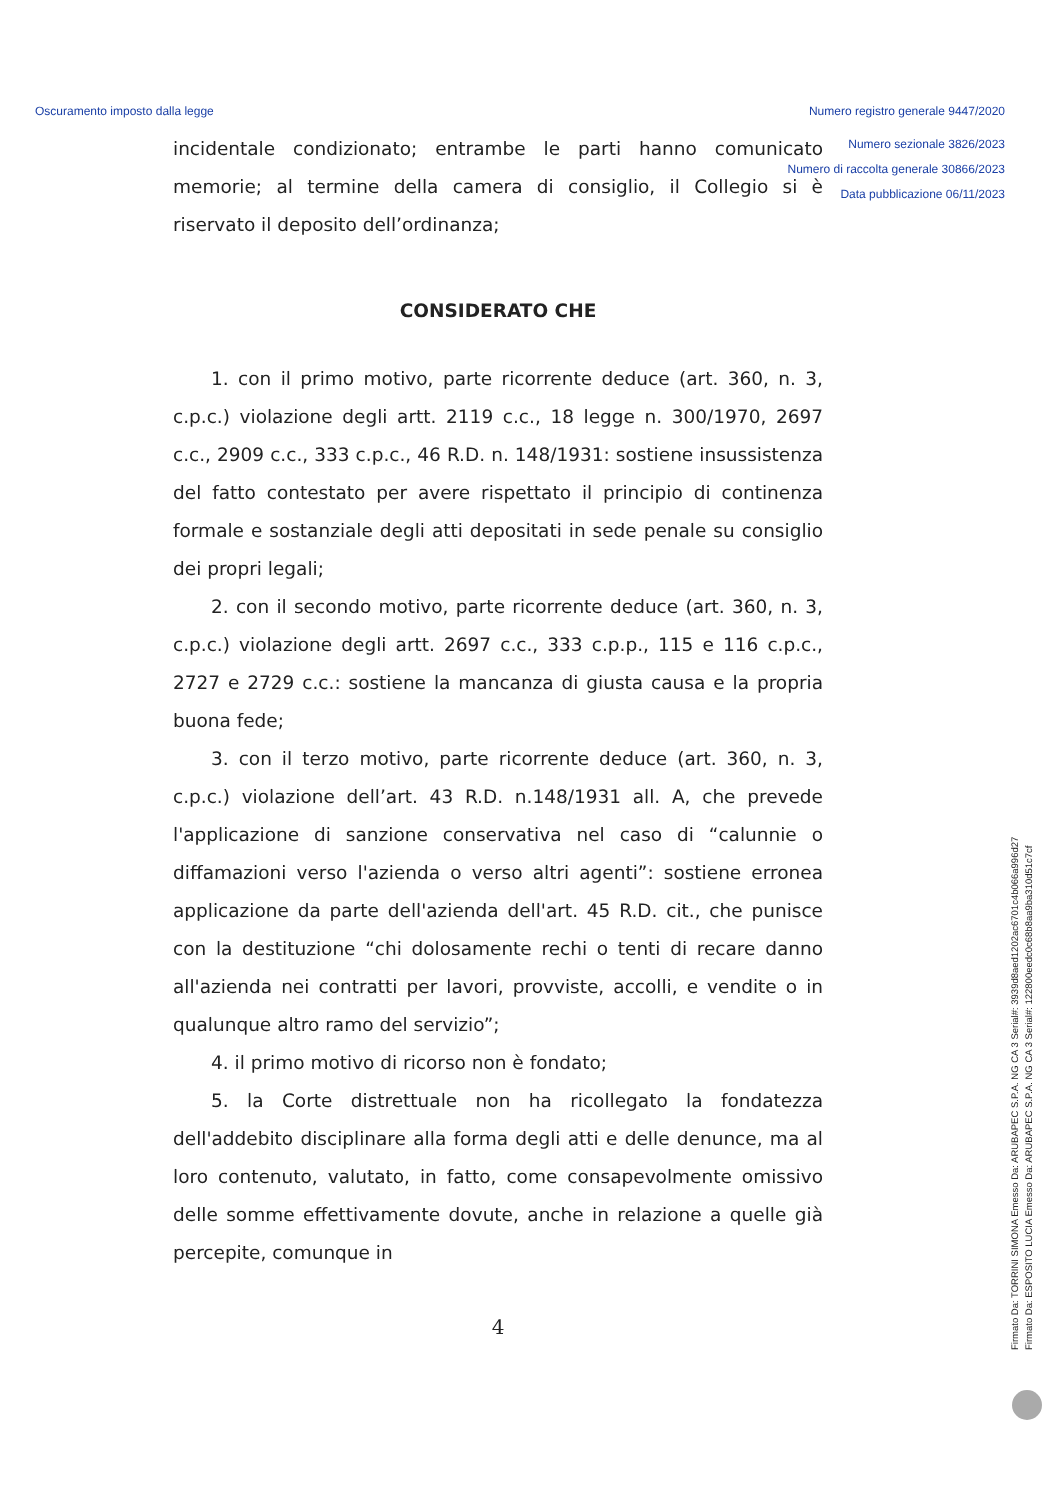Oscuramento imposto dalla legge Numero registro generale 9447/2020
Numero sezionale 3826/2023
Numero di raccolta generale 30866/2023
Data pubblicazione 06/11/2023
incidentale condizionato; entrambe le parti hanno comunicato memorie; al termine della camera di consiglio, il Collegio si è riservato il deposito dell’ordinanza;
CONSIDERATO CHE
1. con il primo motivo, parte ricorrente deduce (art. 360, n. 3, c.p.c.) violazione degli artt. 2119 c.c., 18 legge n. 300/1970, 2697 c.c., 2909 c.c., 333 c.p.c., 46 R.D. n. 148/1931: sostiene insussistenza del fatto contestato per avere rispettato il principio di continenza formale e sostanziale degli atti depositati in sede penale su consiglio dei propri legali;
2. con il secondo motivo, parte ricorrente deduce (art. 360, n. 3, c.p.c.) violazione degli artt. 2697 c.c., 333 c.p.p., 115 e 116 c.p.c., 2727 e 2729 c.c.: sostiene la mancanza di giusta causa e la propria buona fede;
3. con il terzo motivo, parte ricorrente deduce (art. 360, n. 3, c.p.c.) violazione dell’art. 43 R.D. n.148/1931 all. A, che prevede l'applicazione di sanzione conservativa nel caso di “calunnie o diffamazioni verso l'azienda o verso altri agenti”: sostiene erronea applicazione da parte dell'azienda dell'art. 45 R.D. cit., che punisce con la destituzione “chi dolosamente rechi o tenti di recare danno all'azienda nei contratti per lavori, provviste, accolli, e vendite o in qualunque altro ramo del servizio”;
4. il primo motivo di ricorso non è fondato;
5. la Corte distrettuale non ha ricollegato la fondatezza dell'addebito disciplinare alla forma degli atti e delle denunce, ma al loro contenuto, valutato, in fatto, come consapevolmente omissivo delle somme effettivamente dovute, anche in relazione a quelle già percepite, comunque in
4
Firmato Da: TORRINI SIMONA Emesso Da: ARUBAPEC S.P.A. NG CA 3 Serial#: 3939d8aed1202ac6701c4b066a996d27
Firmato Da: ESPOSITO LUCIA Emesso Da: ARUBAPEC S.P.A. NG CA 3 Serial#: 122800eedc0c68b8aa9ba310d51c7cf